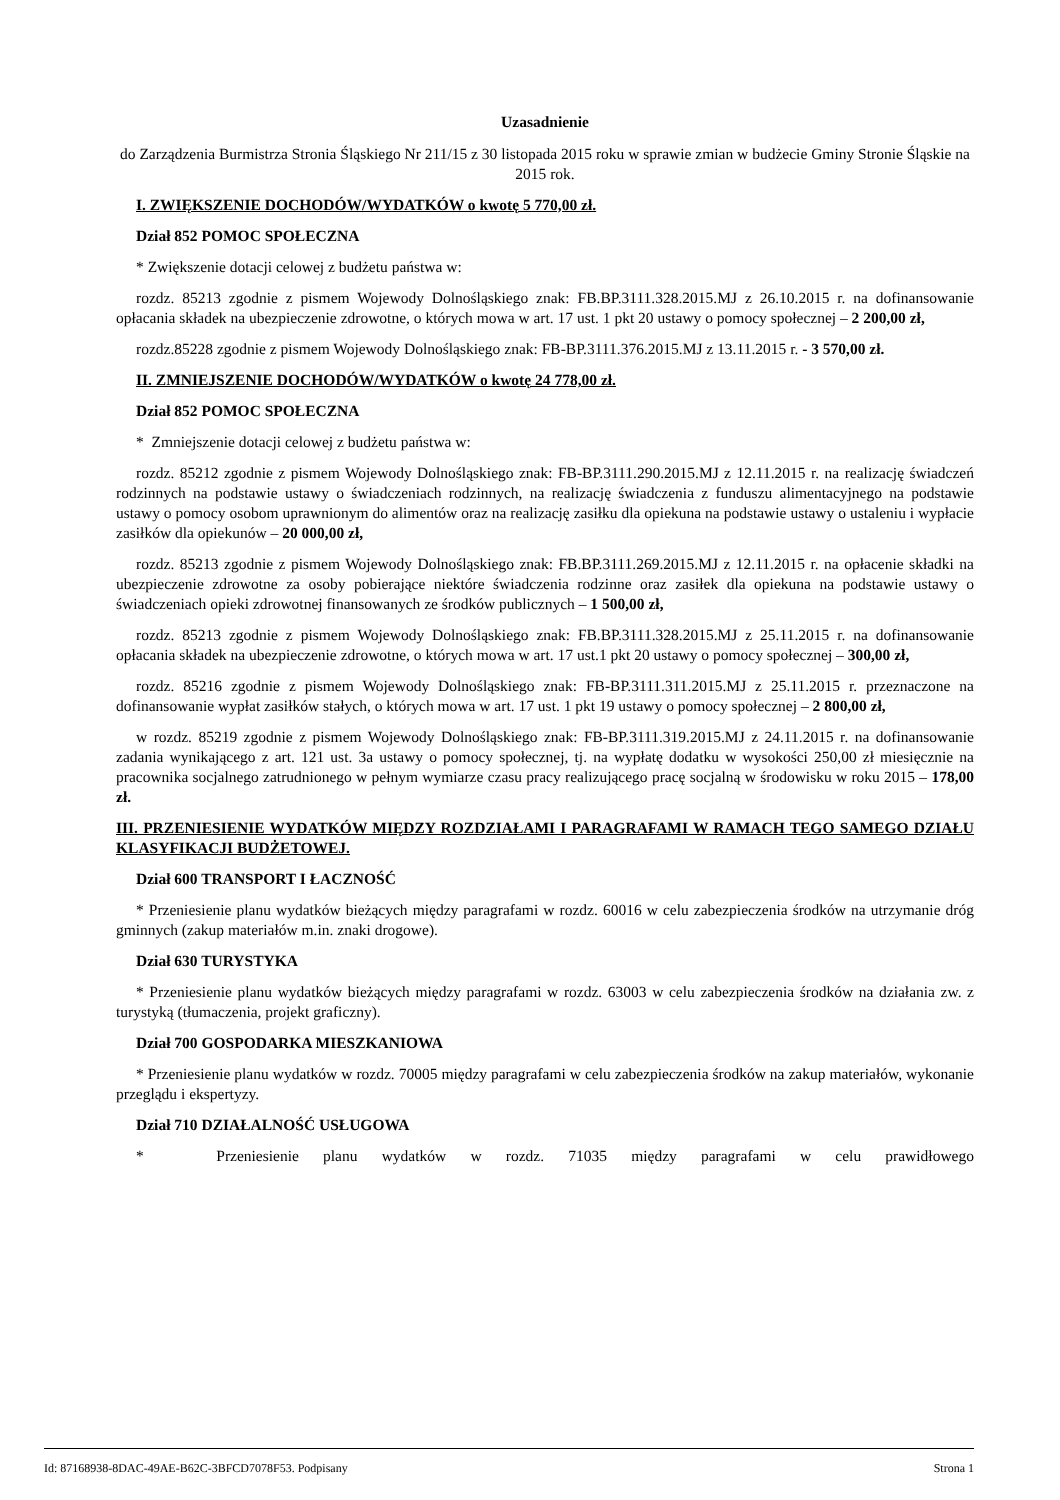Uzasadnienie
do Zarządzenia Burmistrza Stronia Śląskiego Nr 211/15 z 30 listopada 2015 roku w sprawie zmian w budżecie Gminy Stronie Śląskie na 2015 rok.
I. ZWIĘKSZENIE DOCHODÓW/WYDATKÓW o kwotę 5 770,00 zł.
Dział 852 POMOC SPOŁECZNA
* Zwiększenie dotacji celowej z budżetu państwa w:
rozdz. 85213 zgodnie z pismem Wojewody Dolnośląskiego znak: FB.BP.3111.328.2015.MJ z 26.10.2015 r. na dofinansowanie opłacania składek na ubezpieczenie zdrowotne, o których mowa w art. 17 ust. 1 pkt 20 ustawy o pomocy społecznej – 2 200,00 zł,
rozdz.85228 zgodnie z pismem Wojewody Dolnośląskiego znak: FB-BP.3111.376.2015.MJ z 13.11.2015 r. - 3 570,00 zł.
II. ZMNIEJSZENIE DOCHODÓW/WYDATKÓW o kwotę 24 778,00 zł.
Dział 852 POMOC SPOŁECZNA
* Zmniejszenie dotacji celowej z budżetu państwa w:
rozdz. 85212 zgodnie z pismem Wojewody Dolnośląskiego znak: FB-BP.3111.290.2015.MJ z 12.11.2015 r. na realizację świadczeń rodzinnych na podstawie ustawy o świadczeniach rodzinnych, na realizację świadczenia z funduszu alimentacyjnego na podstawie ustawy o pomocy osobom uprawnionym do alimentów oraz na realizację zasiłku dla opiekuna na podstawie ustawy o ustaleniu i wypłacie zasiłków dla opiekunów – 20 000,00 zł,
rozdz. 85213 zgodnie z pismem Wojewody Dolnośląskiego znak: FB.BP.3111.269.2015.MJ z 12.11.2015 r. na opłacenie składki na ubezpieczenie zdrowotne za osoby pobierające niektóre świadczenia rodzinne oraz zasiłek dla opiekuna na podstawie ustawy o świadczeniach opieki zdrowotnej finansowanych ze środków publicznych – 1 500,00 zł,
rozdz. 85213 zgodnie z pismem Wojewody Dolnośląskiego znak: FB.BP.3111.328.2015.MJ z 25.11.2015 r. na dofinansowanie opłacania składek na ubezpieczenie zdrowotne, o których mowa w art. 17 ust.1 pkt 20 ustawy o pomocy społecznej – 300,00 zł,
rozdz. 85216 zgodnie z pismem Wojewody Dolnośląskiego znak: FB-BP.3111.311.2015.MJ z 25.11.2015 r. przeznaczone na dofinansowanie wypłat zasiłków stałych, o których mowa w art. 17 ust. 1 pkt 19 ustawy o pomocy społecznej – 2 800,00 zł,
w rozdz. 85219 zgodnie z pismem Wojewody Dolnośląskiego znak: FB-BP.3111.319.2015.MJ z 24.11.2015 r. na dofinansowanie zadania wynikającego z art. 121 ust. 3a ustawy o pomocy społecznej, tj. na wypłatę dodatku w wysokości 250,00 zł miesięcznie na pracownika socjalnego zatrudnionego w pełnym wymiarze czasu pracy realizującego pracę socjalną w środowisku w roku 2015 – 178,00 zł.
III. PRZENIESIENIE WYDATKÓW MIĘDZY ROZDZIAŁAMI I PARAGRAFAMI W RAMACH TEGO SAMEGO DZIAŁU KLASYFIKACJI BUDŻETOWEJ.
Dział 600 TRANSPORT I ŁACZNOŚĆ
* Przeniesienie planu wydatków bieżących między paragrafami w rozdz. 60016 w celu zabezpieczenia środków na utrzymanie dróg gminnych (zakup materiałów m.in. znaki drogowe).
Dział 630 TURYSTYKA
* Przeniesienie planu wydatków bieżących między paragrafami w rozdz. 63003 w celu zabezpieczenia środków na działania zw. z turystyką (tłumaczenia, projekt graficzny).
Dział 700 GOSPODARKA MIESZKANIOWA
* Przeniesienie planu wydatków w rozdz. 70005 między paragrafami w celu zabezpieczenia środków na zakup materiałów, wykonanie przeglądu i ekspertyzy.
Dział 710 DZIAŁALNOŚĆ USŁUGOWA
* Przeniesienie planu wydatków w rozdz. 71035 między paragrafami w celu prawidłowego
Id: 87168938-8DAC-49AE-B62C-3BFCD7078F53. Podpisany Strona 1